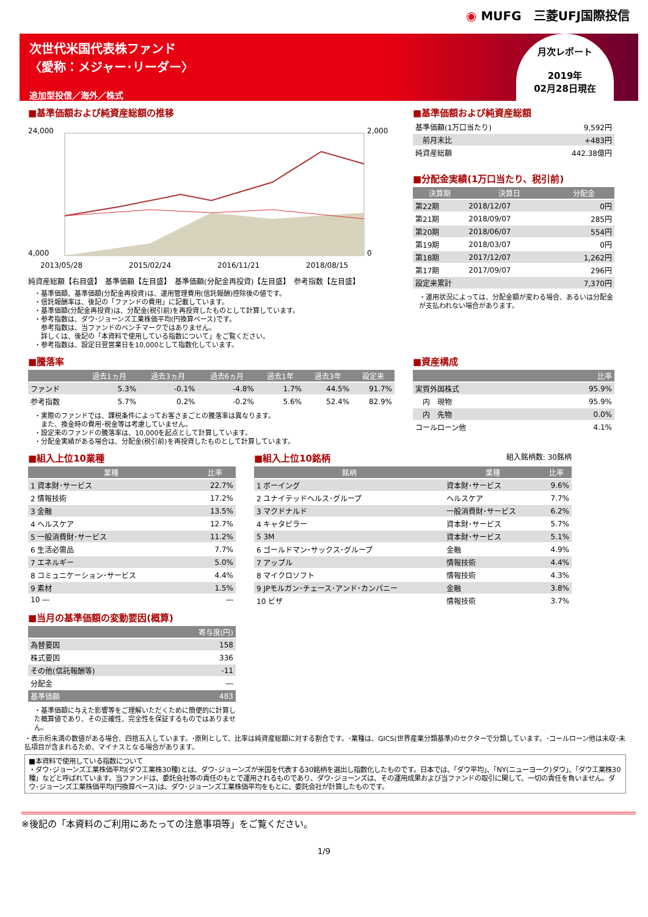◉ MUFG　三菱UFJ国際投信
次世代米国代表株ファンド
〈愛称：メジャー･リーダー〉
追加型投信／海外／株式
月次レポート
2019年
02月28日現在
■基準価額および純資産総額の推移
24,000
4,000
2,000
0
2013/05/28
2015/02/24
2016/11/21
2018/08/15
純資産総額【右目盛】　基準価額【左目盛】　基準価額(分配金再投資)【左目盛】　参考指数【左目盛】
・基準価額、基準価額(分配金再投資)は、運用管理費用(信託報酬)控除後の値です。
・信託報酬率は、後記の「ファンドの費用」に記載しています。
・基準価額(分配金再投資)は、分配金(税引前)を再投資したものとして計算しています。
・参考指数は、ダウ･ジョーンズ工業株価平均(円換算ベース)です。
　参考指数は、当ファンドのベンチマークではありません。
　詳しくは、後記の「本資料で使用している指数について」をご覧ください。
・参考指数は、設定日翌営業日を10,000として指数化しています。
■基準価額および純資産総額
| 基準価額(1万口当たり) | 9,592円 |
| 前月末比 | +483円 |
| 純資産総額 | 442.38億円 |
■分配金実績(1万口当たり、税引前)
| 決算期 | 決算日 | 分配金 |
| --- | --- | --- |
| 第22期 | 2018/12/07 | 0円 |
| 第21期 | 2018/09/07 | 285円 |
| 第20期 | 2018/06/07 | 554円 |
| 第19期 | 2018/03/07 | 0円 |
| 第18期 | 2017/12/07 | 1,262円 |
| 第17期 | 2017/09/07 | 296円 |
| 設定来累計 | | 7,370円 |
・運用状況によっては、分配金額が変わる場合、あるいは分配金が支払われない場合があります。
■騰落率
| | 過去1ヵ月 | 過去3ヵ月 | 過去6ヵ月 | 過去1年 | 過去3年 | 設定来 |
| --- | --- | --- | --- | --- | --- | --- |
| ファンド | 5.3% | -0.1% | -4.8% | 1.7% | 44.5% | 91.7% |
| 参考指数 | 5.7% | 0.2% | -0.2% | 5.6% | 52.4% | 82.9% |
・実際のファンドでは、課税条件によってお客さまごとの騰落率は異なります。
　また、換金時の費用･税金等は考慮していません。
・設定来のファンドの騰落率は、10,000を起点として計算しています。
・分配金実績がある場合は、分配金(税引前)を再投資したものとして計算しています。
■資産構成
| | 比率 |
| --- | --- |
| 実質外国株式 | 95.9% |
| 内 現物 | 95.9% |
| 内 先物 | 0.0% |
| コールローン他 | 4.1% |
■組入上位10業種
| 業種 | 比率 |
| --- | --- |
| 1 資本財･サービス | 22.7% |
| 2 情報技術 | 17.2% |
| 3 金融 | 13.5% |
| 4 ヘルスケア | 12.7% |
| 5 一般消費財･サービス | 11.2% |
| 6 生活必需品 | 7.7% |
| 7 エネルギー | 5.0% |
| 8 コミュニケーション･サービス | 4.4% |
| 9 素材 | 1.5% |
| 10 ― | ― |
■当月の基準価額の変動要因(概算)
| | 寄与度(円) |
| --- | --- |
| 為替要因 | 158 |
| 株式要因 | 336 |
| その他(信託報酬等) | -11 |
| 分配金 | ― |
| 基準価額 | 483 |
・基準価額に与えた影響等をご理解いただくために簡便的に計算した概算値であり、その正確性、完全性を保証するものではありません。
■組入上位10銘柄 組入銘柄数: 30銘柄
| 銘柄 | 業種 | 比率 |
| --- | --- | --- |
| 1 ボーイング | 資本財･サービス | 9.6% |
| 2 ユナイテッドヘルス･グループ | ヘルスケア | 7.7% |
| 3 マクドナルド | 一般消費財･サービス | 6.2% |
| 4 キャタピラー | 資本財･サービス | 5.7% |
| 5 3M | 資本財･サービス | 5.1% |
| 6 ゴールドマン･サックス･グループ | 金融 | 4.9% |
| 7 アップル | 情報技術 | 4.4% |
| 8 マイクロソフト | 情報技術 | 4.3% |
| 9 JPモルガン･チェース･アンド･カンパニー | 金融 | 3.8% |
| 10 ビザ | 情報技術 | 3.7% |
・表示桁未満の数値がある場合、四捨五入しています。･原則として、比率は純資産総額に対する割合です。･業種は、GICS(世界産業分類基準)のセクターで分類しています。･コールローン他は未収･未払項目が含まれるため、マイナスとなる場合があります。
■本資料で使用している指数について
・ダウ･ジョーンズ工業株価平均(ダウ工業株30種)とは、ダウ･ジョーンズが米国を代表する30銘柄を選出し指数化したものです。日本では、「ダウ平均」、「NY(ニューヨーク)ダウ」、「ダウ工業株30種」などと呼ばれています。当ファンドは、委託会社等の責任のもとで運用されるものであり、ダウ･ジョーンズは、その運用成果および当ファンドの取引に関して、一切の責任を負いません。ダウ･ジョーンズ工業株価平均(円換算ベース)は、ダウ･ジョーンズ工業株価平均をもとに、委託会社が計算したものです。
※後記の「本資料のご利用にあたっての注意事項等」をご覧ください。
1/9